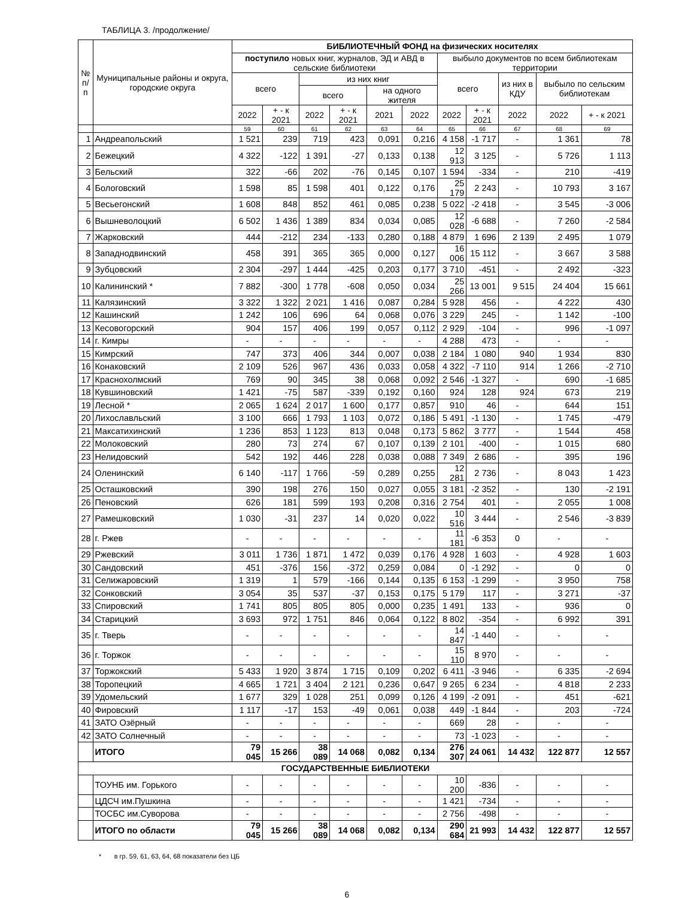ТАБЛИЦА 3. /продолжение/
| № п/п | Муниципальные районы и округа, городские округа | БИБЛИОТЕЧНЫЙ ФОНД на физических носителях | | | | | | | | | | |
| --- | --- | --- | --- | --- | --- | --- | --- | --- | --- | --- | --- | --- |
| | | поступило новых книг, журналов, ЭД и АВД в сельские библиотеки | | | | | | выбыло документов по всем библиотекам территории | | | | |
| | | всего | | из них книг | | | | всего | | из них в КДУ | выбыло по сельским библиотекам | |
| | | | | всего | | на одного жителя | | | | | | |
| | | 2022 | + - к 2021 | 2022 | + - к 2021 | 2021 | 2022 | 2022 | + - к 2021 | 2022 | 2022 | + - к 2021 |
| | | 59 | 60 | 61 | 62 | 63 | 64 | 65 | 66 | 67 | 68 | 69 |
| 1 | Андреапольский | 1 521 | 239 | 719 | 423 | 0,091 | 0,216 | 4 158 | -1 717 | - | 1 361 | 78 |
| 2 | Бежецкий | 4 322 | -122 | 1 391 | -27 | 0,133 | 0,138 | 12 913 | 3 125 | - | 5 726 | 1 113 |
| 3 | Бельский | 322 | -66 | 202 | -76 | 0,145 | 0,107 | 1 594 | -334 | - | 210 | -419 |
| 4 | Бологовский | 1 598 | 85 | 1 598 | 401 | 0,122 | 0,176 | 25 179 | 2 243 | - | 10 793 | 3 167 |
| 5 | Весьегонский | 1 608 | 848 | 852 | 461 | 0,085 | 0,238 | 5 022 | -2 418 | - | 3 545 | -3 006 |
| 6 | Вышневолоцкий | 6 502 | 1 436 | 1 389 | 834 | 0,034 | 0,085 | 12 028 | -6 688 | - | 7 260 | -2 584 |
| 7 | Жарковский | 444 | -212 | 234 | -133 | 0,280 | 0,188 | 4 879 | 1 696 | 2 139 | 2 495 | 1 079 |
| 8 | Западнодвинский | 458 | 391 | 365 | 365 | 0,000 | 0,127 | 16 006 | 15 112 | - | 3 667 | 3 588 |
| 9 | Зубцовский | 2 304 | -297 | 1 444 | -425 | 0,203 | 0,177 | 3 710 | -451 | - | 2 492 | -323 |
| 10 | Калининский * | 7 882 | -300 | 1 778 | -608 | 0,050 | 0,034 | 25 266 | 13 001 | 9 515 | 24 404 | 15 661 |
| 11 | Калязинский | 3 322 | 1 322 | 2 021 | 1 416 | 0,087 | 0,284 | 5 928 | 456 | - | 4 222 | 430 |
| 12 | Кашинский | 1 242 | 106 | 696 | 64 | 0,068 | 0,076 | 3 229 | 245 | - | 1 142 | -100 |
| 13 | Кесовогорский | 904 | 157 | 406 | 199 | 0,057 | 0,112 | 2 929 | -104 | - | 996 | -1 097 |
| 14 | г. Кимры | - | - | - | - | - | - | 4 288 | 473 | - | - | - |
| 15 | Кимрский | 747 | 373 | 406 | 344 | 0,007 | 0,038 | 2 184 | 1 080 | 940 | 1 934 | 830 |
| 16 | Конаковский | 2 109 | 526 | 967 | 436 | 0,033 | 0,058 | 4 322 | -7 110 | 914 | 1 266 | -2 710 |
| 17 | Краснохолмский | 769 | 90 | 345 | 38 | 0,068 | 0,092 | 2 546 | -1 327 | - | 690 | -1 685 |
| 18 | Кувшиновский | 1 421 | -75 | 587 | -339 | 0,192 | 0,160 | 924 | 128 | 924 | 673 | 219 |
| 19 | Лесной * | 2 065 | 1 624 | 2 017 | 1 600 | 0,177 | 0,857 | 910 | 46 | - | 644 | 151 |
| 20 | Лихославльский | 3 100 | 666 | 1 793 | 1 103 | 0,072 | 0,186 | 5 491 | -1 130 | - | 1 745 | -479 |
| 21 | Максатихинский | 1 236 | 853 | 1 123 | 813 | 0,048 | 0,173 | 5 862 | 3 777 | - | 1 544 | 458 |
| 22 | Молоковский | 280 | 73 | 274 | 67 | 0,107 | 0,139 | 2 101 | -400 | - | 1 015 | 680 |
| 23 | Нелидовский | 542 | 192 | 446 | 228 | 0,038 | 0,088 | 7 349 | 2 686 | - | 395 | 196 |
| 24 | Оленинский | 6 140 | -117 | 1 766 | -59 | 0,289 | 0,255 | 12 281 | 2 736 | - | 8 043 | 1 423 |
| 25 | Осташковский | 390 | 198 | 276 | 150 | 0,027 | 0,055 | 3 181 | -2 352 | - | 130 | -2 191 |
| 26 | Пеновский | 626 | 181 | 599 | 193 | 0,208 | 0,316 | 2 754 | 401 | - | 2 055 | 1 008 |
| 27 | Рамешковский | 1 030 | -31 | 237 | 14 | 0,020 | 0,022 | 10 516 | 3 444 | - | 2 546 | -3 839 |
| 28 | г. Ржев | - | - | - | - | - | - | 11 181 | -6 353 | 0 | - | - |
| 29 | Ржевский | 3 011 | 1 736 | 1 871 | 1 472 | 0,039 | 0,176 | 4 928 | 1 603 | - | 4 928 | 1 603 |
| 30 | Сандовский | 451 | -376 | 156 | -372 | 0,259 | 0,084 | 0 | -1 292 | - | 0 | 0 |
| 31 | Селижаровский | 1 319 | 1 | 579 | -166 | 0,144 | 0,135 | 6 153 | -1 299 | - | 3 950 | 758 |
| 32 | Сонковский | 3 054 | 35 | 537 | -37 | 0,153 | 0,175 | 5 179 | 117 | - | 3 271 | -37 |
| 33 | Спировский | 1 741 | 805 | 805 | 805 | 0,000 | 0,235 | 1 491 | 133 | - | 936 | 0 |
| 34 | Старицкий | 3 693 | 972 | 1 751 | 846 | 0,064 | 0,122 | 8 802 | -354 | - | 6 992 | 391 |
| 35 | г. Тверь | - | - | - | - | - | - | 14 847 | -1 440 | - | - | - |
| 36 | г. Торжок | - | - | - | - | - | - | 15 110 | 8 970 | - | - | - |
| 37 | Торжокский | 5 433 | 1 920 | 3 874 | 1 715 | 0,109 | 0,202 | 6 411 | -3 946 | - | 6 335 | -2 694 |
| 38 | Торопецкий | 4 665 | 1 721 | 3 404 | 2 121 | 0,236 | 0,647 | 9 265 | 6 234 | - | 4 818 | 2 233 |
| 39 | Удомельский | 1 677 | 329 | 1 028 | 251 | 0,099 | 0,126 | 4 199 | -2 091 | - | 451 | -621 |
| 40 | Фировский | 1 117 | -17 | 153 | -49 | 0,061 | 0,038 | 449 | -1 844 | - | 203 | -724 |
| 41 | ЗАТО Озёрный | - | - | - | - | - | - | 669 | 28 | - | - | - |
| 42 | ЗАТО Солнечный | - | - | - | - | - | - | 73 | -1 023 | - | - | - |
| | ИТОГО | 79 045 | 15 266 | 38 089 | 14 068 | 0,082 | 0,134 | 276 307 | 24 061 | 14 432 | 122 877 | 12 557 |
| ГОСУДАРСТВЕННЫЕ БИБЛИОТЕКИ | | | | | | | | | | | | |
| | ТОУНБ им. Горького | - | - | - | - | - | - | 10 200 | -836 | - | - | - |
| | ЦДСЧ им.Пушкина | - | - | - | - | - | - | 1 421 | -734 | - | - | - |
| | ТОСБС им.Суворова | - | - | - | - | - | - | 2 756 | -498 | - | - | - |
| | ИТОГО по области | 79 045 | 15 266 | 38 089 | 14 068 | 0,082 | 0,134 | 290 684 | 21 993 | 14 432 | 122 877 | 12 557 |
* в гр. 59, 61, 63, 64, 68 показатели без ЦБ
6